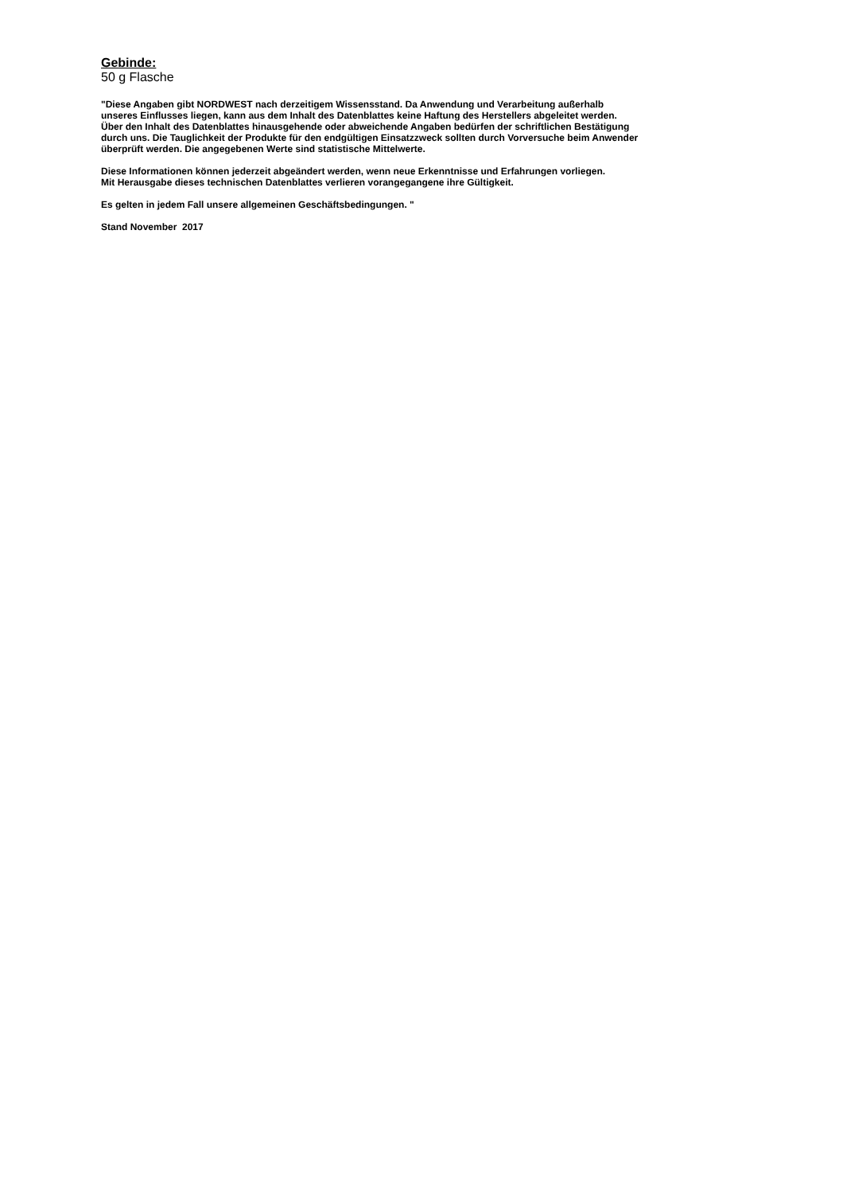Gebinde:
50 g Flasche
"Diese Angaben gibt NORDWEST nach derzeitigem Wissensstand. Da Anwendung und Verarbeitung außerhalb
unseres Einflusses liegen, kann aus dem Inhalt des Datenblattes keine Haftung des Herstellers abgeleitet werden.
Über den Inhalt des Datenblattes hinausgehende oder abweichende Angaben bedürfen der schriftlichen Bestätigung
durch uns. Die Tauglichkeit der Produkte für den endgültigen Einsatzzweck sollten durch Vorversuche beim Anwender
überprüft werden. Die angegebenen Werte sind statistische Mittelwerte.
Diese Informationen können jederzeit abgeändert werden, wenn neue Erkenntnisse und Erfahrungen vorliegen.
Mit Herausgabe dieses technischen Datenblattes verlieren vorangegangene ihre Gültigkeit.
Es gelten in jedem Fall unsere allgemeinen Geschäftsbedingungen. "
Stand November 2017